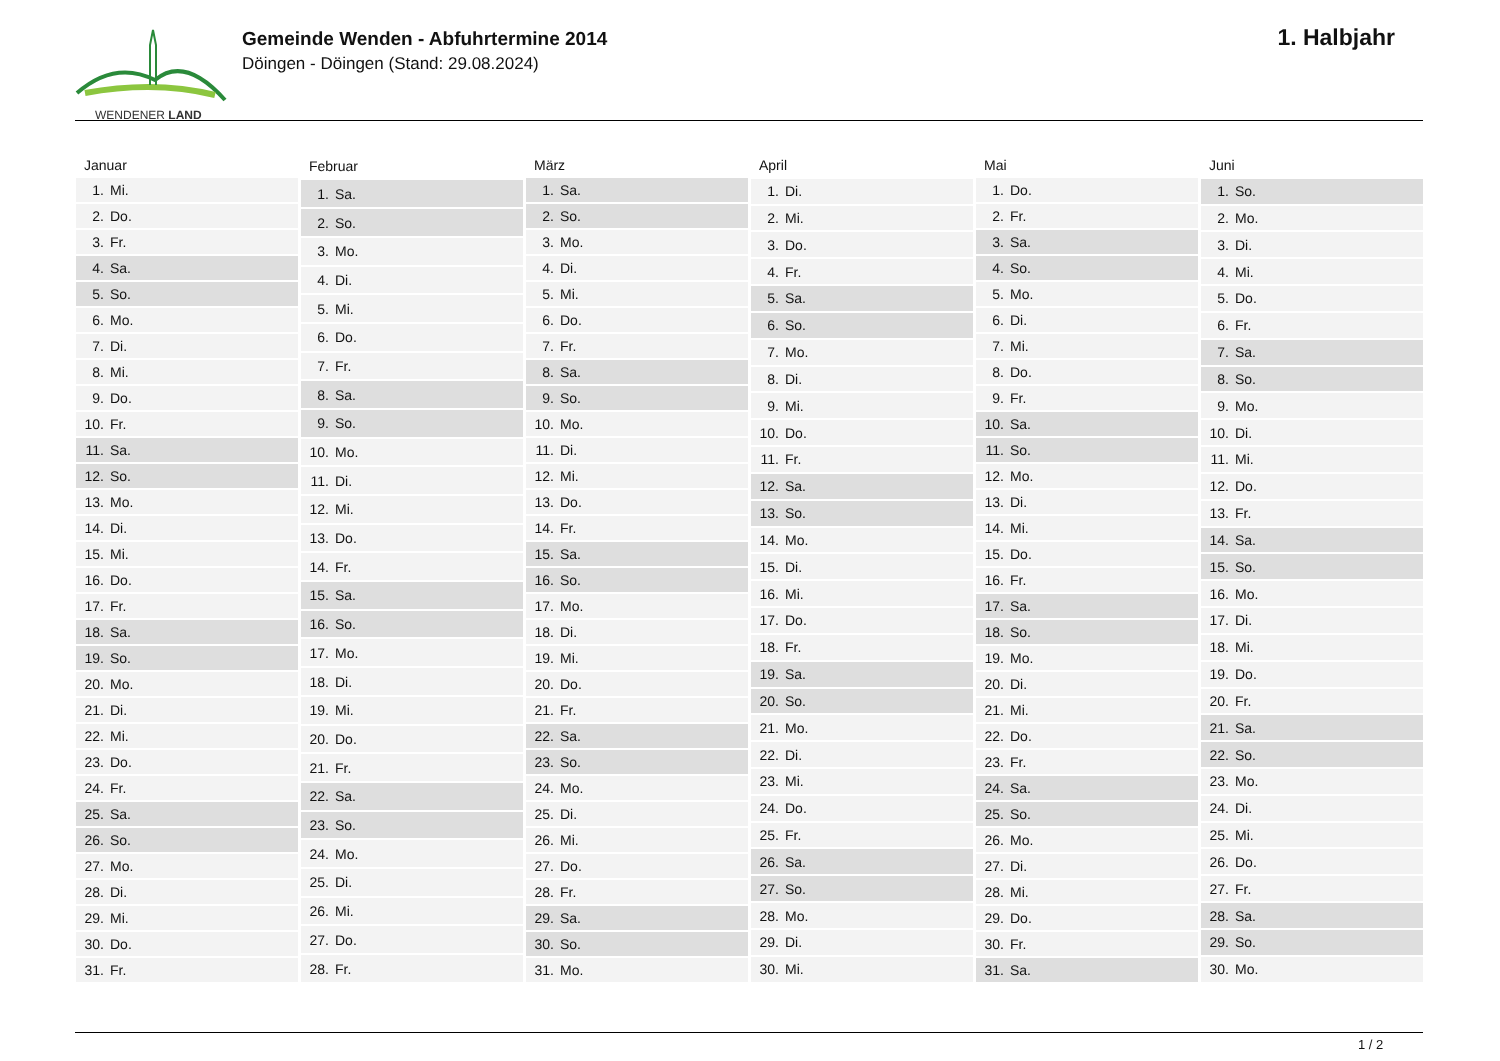WENDENER LAND
Gemeinde Wenden - Abfuhrtermine 2014
Döingen - Döingen (Stand: 29.08.2024)
1. Halbjahr
| Januar |
| --- |
| 1. Mi. |
| 2. Do. |
| 3. Fr. |
| 4. Sa. |
| 5. So. |
| 6. Mo. |
| 7. Di. |
| 8. Mi. |
| 9. Do. |
| 10. Fr. |
| 11. Sa. |
| 12. So. |
| 13. Mo. |
| 14. Di. |
| 15. Mi. |
| 16. Do. |
| 17. Fr. |
| 18. Sa. |
| 19. So. |
| 20. Mo. |
| 21. Di. |
| 22. Mi. |
| 23. Do. |
| 24. Fr. |
| 25. Sa. |
| 26. So. |
| 27. Mo. |
| 28. Di. |
| 29. Mi. |
| 30. Do. |
| 31. Fr. |
| Februar |
| --- |
| 1. Sa. |
| 2. So. |
| 3. Mo. |
| 4. Di. |
| 5. Mi. |
| 6. Do. |
| 7. Fr. |
| 8. Sa. |
| 9. So. |
| 10. Mo. |
| 11. Di. |
| 12. Mi. |
| 13. Do. |
| 14. Fr. |
| 15. Sa. |
| 16. So. |
| 17. Mo. |
| 18. Di. |
| 19. Mi. |
| 20. Do. |
| 21. Fr. |
| 22. Sa. |
| 23. So. |
| 24. Mo. |
| 25. Di. |
| 26. Mi. |
| 27. Do. |
| 28. Fr. |
| März |
| --- |
| 1. Sa. |
| 2. So. |
| 3. Mo. |
| 4. Di. |
| 5. Mi. |
| 6. Do. |
| 7. Fr. |
| 8. Sa. |
| 9. So. |
| 10. Mo. |
| 11. Di. |
| 12. Mi. |
| 13. Do. |
| 14. Fr. |
| 15. Sa. |
| 16. So. |
| 17. Mo. |
| 18. Di. |
| 19. Mi. |
| 20. Do. |
| 21. Fr. |
| 22. Sa. |
| 23. So. |
| 24. Mo. |
| 25. Di. |
| 26. Mi. |
| 27. Do. |
| 28. Fr. |
| 29. Sa. |
| 30. So. |
| 31. Mo. |
| April |
| --- |
| 1. Di. |
| 2. Mi. |
| 3. Do. |
| 4. Fr. |
| 5. Sa. |
| 6. So. |
| 7. Mo. |
| 8. Di. |
| 9. Mi. |
| 10. Do. |
| 11. Fr. |
| 12. Sa. |
| 13. So. |
| 14. Mo. |
| 15. Di. |
| 16. Mi. |
| 17. Do. |
| 18. Fr. |
| 19. Sa. |
| 20. So. |
| 21. Mo. |
| 22. Di. |
| 23. Mi. |
| 24. Do. |
| 25. Fr. |
| 26. Sa. |
| 27. So. |
| 28. Mo. |
| 29. Di. |
| 30. Mi. |
| Mai |
| --- |
| 1. Do. |
| 2. Fr. |
| 3. Sa. |
| 4. So. |
| 5. Mo. |
| 6. Di. |
| 7. Mi. |
| 8. Do. |
| 9. Fr. |
| 10. Sa. |
| 11. So. |
| 12. Mo. |
| 13. Di. |
| 14. Mi. |
| 15. Do. |
| 16. Fr. |
| 17. Sa. |
| 18. So. |
| 19. Mo. |
| 20. Di. |
| 21. Mi. |
| 22. Do. |
| 23. Fr. |
| 24. Sa. |
| 25. So. |
| 26. Mo. |
| 27. Di. |
| 28. Mi. |
| 29. Do. |
| 30. Fr. |
| 31. Sa. |
| Juni |
| --- |
| 1. So. |
| 2. Mo. |
| 3. Di. |
| 4. Mi. |
| 5. Do. |
| 6. Fr. |
| 7. Sa. |
| 8. So. |
| 9. Mo. |
| 10. Di. |
| 11. Mi. |
| 12. Do. |
| 13. Fr. |
| 14. Sa. |
| 15. So. |
| 16. Mo. |
| 17. Di. |
| 18. Mi. |
| 19. Do. |
| 20. Fr. |
| 21. Sa. |
| 22. So. |
| 23. Mo. |
| 24. Di. |
| 25. Mi. |
| 26. Do. |
| 27. Fr. |
| 28. Sa. |
| 29. So. |
| 30. Mo. |
1 / 2